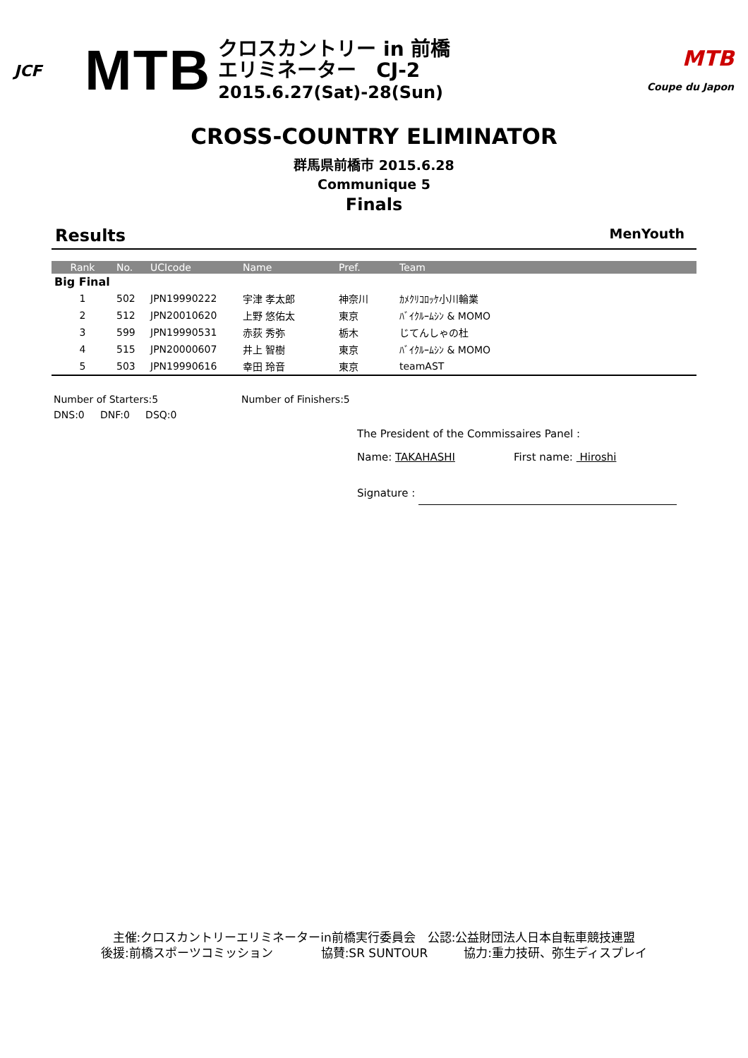JCF
MTB
クロスカントリー in 前橋
エリミネーター　CJ-2
2015.6.27(Sat)-28(Sun)
MTB
Coupe du Japon
CROSS-COUNTRY ELIMINATOR
群馬県前橋市 2015.6.28
Communique 5
Finals
Results MenYouth
| Rank | No. | UCIcode | Name | Pref. | Team |
| --- | --- | --- | --- | --- | --- |
| Big Final | | | | | |
| 1 | 502 | JPN19990222 | 宇津 孝太郎 | 神奈川 | ｶﾒｸﾘｺﾛｯｹ小川輪業 |
| 2 | 512 | JPN20010620 | 上野 悠佑太 | 東京 | ﾊﾞｲｸﾙｰﾑｼﾝ & MOMO |
| 3 | 599 | JPN19990531 | 赤荻 秀弥 | 栃木 | じてんしゃの杜 |
| 4 | 515 | JPN20000607 | 井上 智樹 | 東京 | ﾊﾞｲｸﾙｰﾑｼﾝ & MOMO |
| 5 | 503 | JPN19990616 | 幸田 玲音 | 東京 | teamAST |
Number of Starters:5 Number of Finishers:5
DNS:0 DNF:0 DSQ:0
The President of the Commissaires Panel :
Name: TAKAHASHI First name: Hiroshi
Signature :
主催:クロスカントリーエリミネーターin前橋実行委員会　公認:公益財団法人日本自転車競技連盟
後援:前橋スポーツコミッション　　　　協賛:SR SUNTOUR　　　協力:重力技研、弥生ディスプレイ